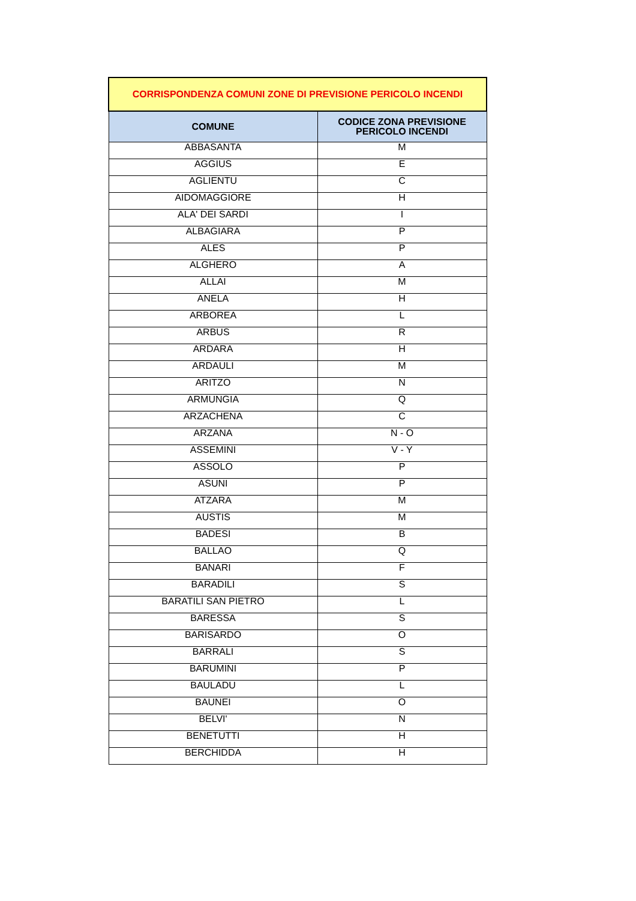| CORRISPONDENZA COMUNI ZONE DI PREVISIONE PERICOLO INCENDI | |
| COMUNE | CODICE ZONA PREVISIONE PERICOLO INCENDI |
| ABBASANTA | M |
| AGGIUS | E |
| AGLIENTU | C |
| AIDOMAGGIORE | H |
| ALA' DEI SARDI | I |
| ALBAGIARA | P |
| ALES | P |
| ALGHERO | A |
| ALLAI | M |
| ANELA | H |
| ARBOREA | L |
| ARBUS | R |
| ARDARA | H |
| ARDAULI | M |
| ARITZO | N |
| ARMUNGIA | Q |
| ARZACHENA | C |
| ARZANA | N - O |
| ASSEMINI | V - Y |
| ASSOLO | P |
| ASUNI | P |
| ATZARA | M |
| AUSTIS | M |
| BADESI | B |
| BALLAO | Q |
| BANARI | F |
| BARADILI | S |
| BARATILI SAN PIETRO | L |
| BARESSA | S |
| BARISARDO | O |
| BARRALI | S |
| BARUMINI | P |
| BAULADU | L |
| BAUNEI | O |
| BELVI' | N |
| BENETUTTI | H |
| BERCHIDDA | H |